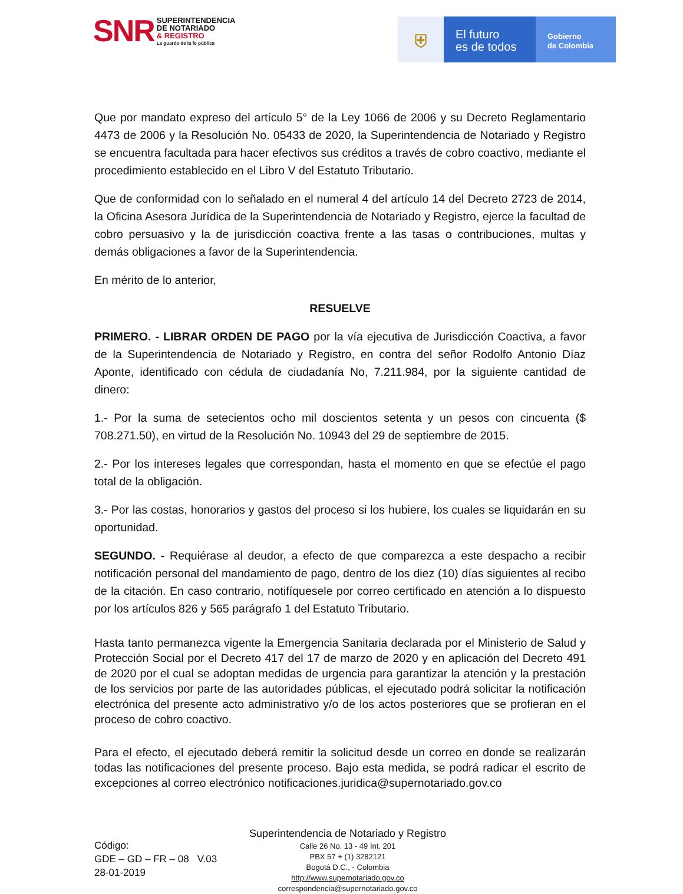SNR
SUPERINTENDENCIA
DE NOTARIADO
& REGISTRO
La guarda de la fe pública
⛨
El futuro
es de todos
Gobierno
de Colombia
Que por mandato expreso del artículo 5° de la Ley 1066 de 2006 y su Decreto Reglamentario 4473 de 2006 y la Resolución No. 05433 de 2020, la Superintendencia de Notariado y Registro se encuentra facultada para hacer efectivos sus créditos a través de cobro coactivo, mediante el procedimiento establecido en el Libro V del Estatuto Tributario.
Que de conformidad con lo señalado en el numeral 4 del artículo 14 del Decreto 2723 de 2014, la Oficina Asesora Jurídica de la Superintendencia de Notariado y Registro, ejerce la facultad de cobro persuasivo y la de jurisdicción coactiva frente a las tasas o contribuciones, multas y demás obligaciones a favor de la Superintendencia.
En mérito de lo anterior,
RESUELVE
PRIMERO. - LIBRAR ORDEN DE PAGO por la vía ejecutiva de Jurisdicción Coactiva, a favor de la Superintendencia de Notariado y Registro, en contra del señor Rodolfo Antonio Díaz Aponte, identificado con cédula de ciudadanía No, 7.211.984, por la siguiente cantidad de dinero:
1.- Por la suma de setecientos ocho mil doscientos setenta y un pesos con cincuenta ($ 708.271.50), en virtud de la Resolución No. 10943 del 29 de septiembre de 2015.
2.- Por los intereses legales que correspondan, hasta el momento en que se efectúe el pago total de la obligación.
3.- Por las costas, honorarios y gastos del proceso si los hubiere, los cuales se liquidarán en su oportunidad.
SEGUNDO. - Requiérase al deudor, a efecto de que comparezca a este despacho a recibir notificación personal del mandamiento de pago, dentro de los diez (10) días siguientes al recibo de la citación. En caso contrario, notifíquesele por correo certificado en atención a lo dispuesto por los artículos 826 y 565 parágrafo 1 del Estatuto Tributario.
Hasta tanto permanezca vigente la Emergencia Sanitaria declarada por el Ministerio de Salud y Protección Social por el Decreto 417 del 17 de marzo de 2020 y en aplicación del Decreto 491 de 2020 por el cual se adoptan medidas de urgencia para garantizar la atención y la prestación de los servicios por parte de las autoridades públicas, el ejecutado podrá solicitar la notificación electrónica del presente acto administrativo y/o de los actos posteriores que se profieran en el proceso de cobro coactivo.
Para el efecto, el ejecutado deberá remitir la solicitud desde un correo en donde se realizarán todas las notificaciones del presente proceso. Bajo esta medida, se podrá radicar el escrito de excepciones al correo electrónico notificaciones.juridica@supernotariado.gov.co
Código:
GDE – GD – FR – 08 V.03
28-01-2019
Superintendencia de Notariado y Registro
Calle 26 No. 13 - 49 Int. 201
PBX 57 + (1) 3282121
Bogotá D.C., - Colombia
http://www.supernotariado.gov.co
correspondencia@supernotariado.gov.co